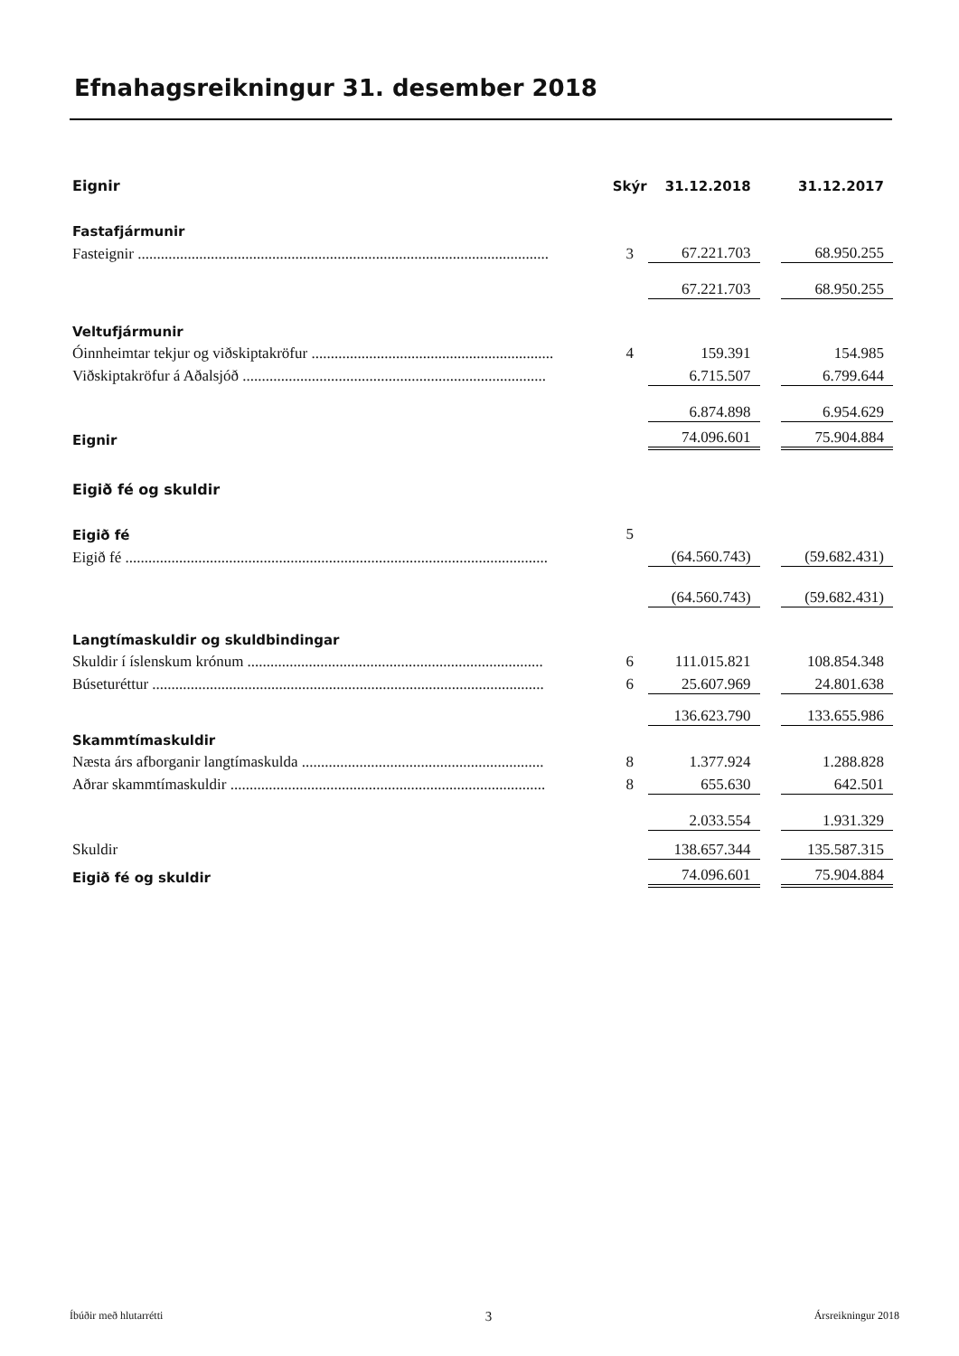Efnahagsreikningur 31. desember 2018
| Eignir | Skýr | 31.12.2018 | | 31.12.2017 |
| Fastafjármunir | | | | |
| Fasteignir ........................................................................................................... | 3 | 67.221.703 | | 68.950.255 |
| | | 67.221.703 | | 68.950.255 |
| Veltufjármunir | | | | |
| Óinnheimtar tekjur og viðskiptakröfur ............................................................... | 4 | 159.391 | | 154.985 |
| Viðskiptakröfur á Aðalsjóð ............................................................................... | | 6.715.507 | | 6.799.644 |
| | | 6.874.898 | | 6.954.629 |
| Eignir | | 74.096.601 | | 75.904.884 |
| Eigið fé og skuldir | | | | |
| Eigið fé | 5 | | | |
| Eigið fé .............................................................................................................. | | (64.560.743) | | (59.682.431) |
| | | (64.560.743) | | (59.682.431) |
| Langtímaskuldir og skuldbindingar | | | | |
| Skuldir í íslenskum krónum ............................................................................. | 6 | 111.015.821 | | 108.854.348 |
| Búseturéttur ...................................................................................................... | 6 | 25.607.969 | | 24.801.638 |
| | | 136.623.790 | | 133.655.986 |
| Skammtímaskuldir | | | | |
| Næsta árs afborganir langtímaskulda ............................................................... | 8 | 1.377.924 | | 1.288.828 |
| Aðrar skammtímaskuldir .................................................................................. | 8 | 655.630 | | 642.501 |
| | | 2.033.554 | | 1.931.329 |
| Skuldir | | 138.657.344 | | 135.587.315 |
| Eigið fé og skuldir | | 74.096.601 | | 75.904.884 |
Íbúðir með hlutarrétti 3 Ársreikningur 2018